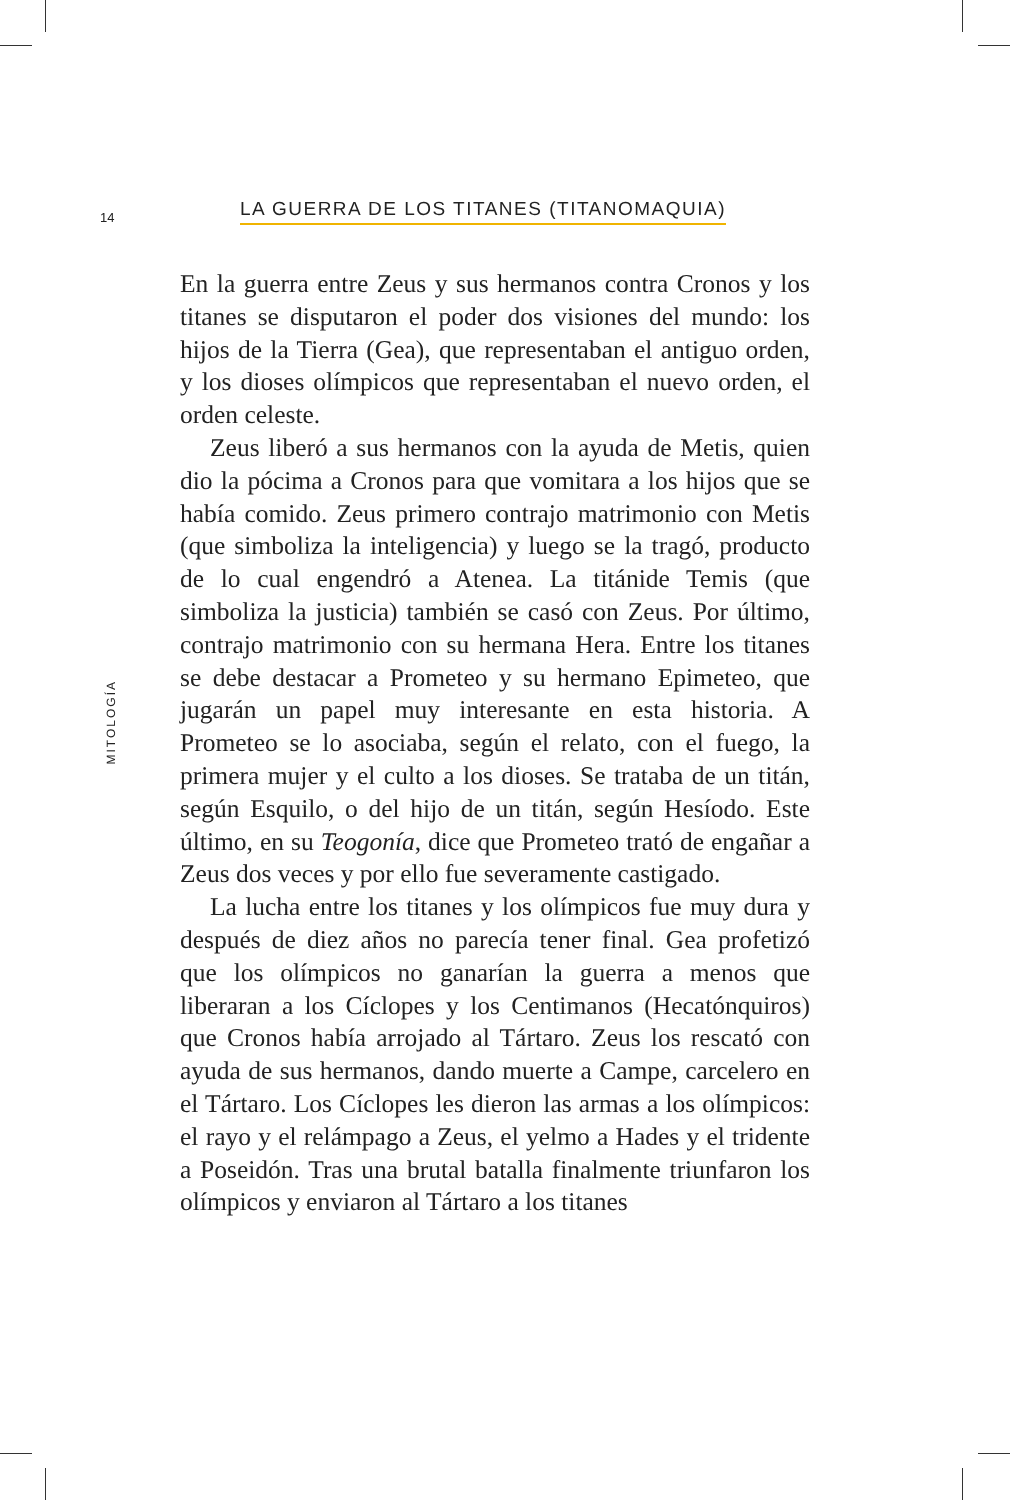14
LA GUERRA DE LOS TITANES (TITANOMAQUIA)
MITOLOGÍA
En la guerra entre Zeus y sus hermanos contra Cronos y los titanes se disputaron el poder dos visiones del mundo: los hijos de la Tierra (Gea), que representaban el antiguo orden, y los dioses olímpicos que representaban el nuevo orden, el orden celeste.
Zeus liberó a sus hermanos con la ayuda de Metis, quien dio la pócima a Cronos para que vomitara a los hijos que se había comido. Zeus primero contrajo matrimonio con Metis (que simboliza la inteligencia) y luego se la tragó, producto de lo cual engendró a Atenea. La titánide Temis (que simboliza la justicia) también se casó con Zeus. Por último, contrajo matrimonio con su hermana Hera. Entre los titanes se debe destacar a Prometeo y su hermano Epimeteo, que jugarán un papel muy interesante en esta historia. A Prometeo se lo asociaba, según el relato, con el fuego, la primera mujer y el culto a los dioses. Se trataba de un titán, según Esquilo, o del hijo de un titán, según Hesíodo. Este último, en su Teogonía, dice que Prometeo trató de engañar a Zeus dos veces y por ello fue severamente castigado.
La lucha entre los titanes y los olímpicos fue muy dura y después de diez años no parecía tener final. Gea profetizó que los olímpicos no ganarían la guerra a menos que liberaran a los Cíclopes y los Centimanos (Hecatónquiros) que Cronos había arrojado al Tártaro. Zeus los rescató con ayuda de sus hermanos, dando muerte a Campe, carcelero en el Tártaro. Los Cíclopes les dieron las armas a los olímpicos: el rayo y el relámpago a Zeus, el yelmo a Hades y el tridente a Poseidón. Tras una brutal batalla finalmente triunfaron los olímpicos y enviaron al Tártaro a los titanes